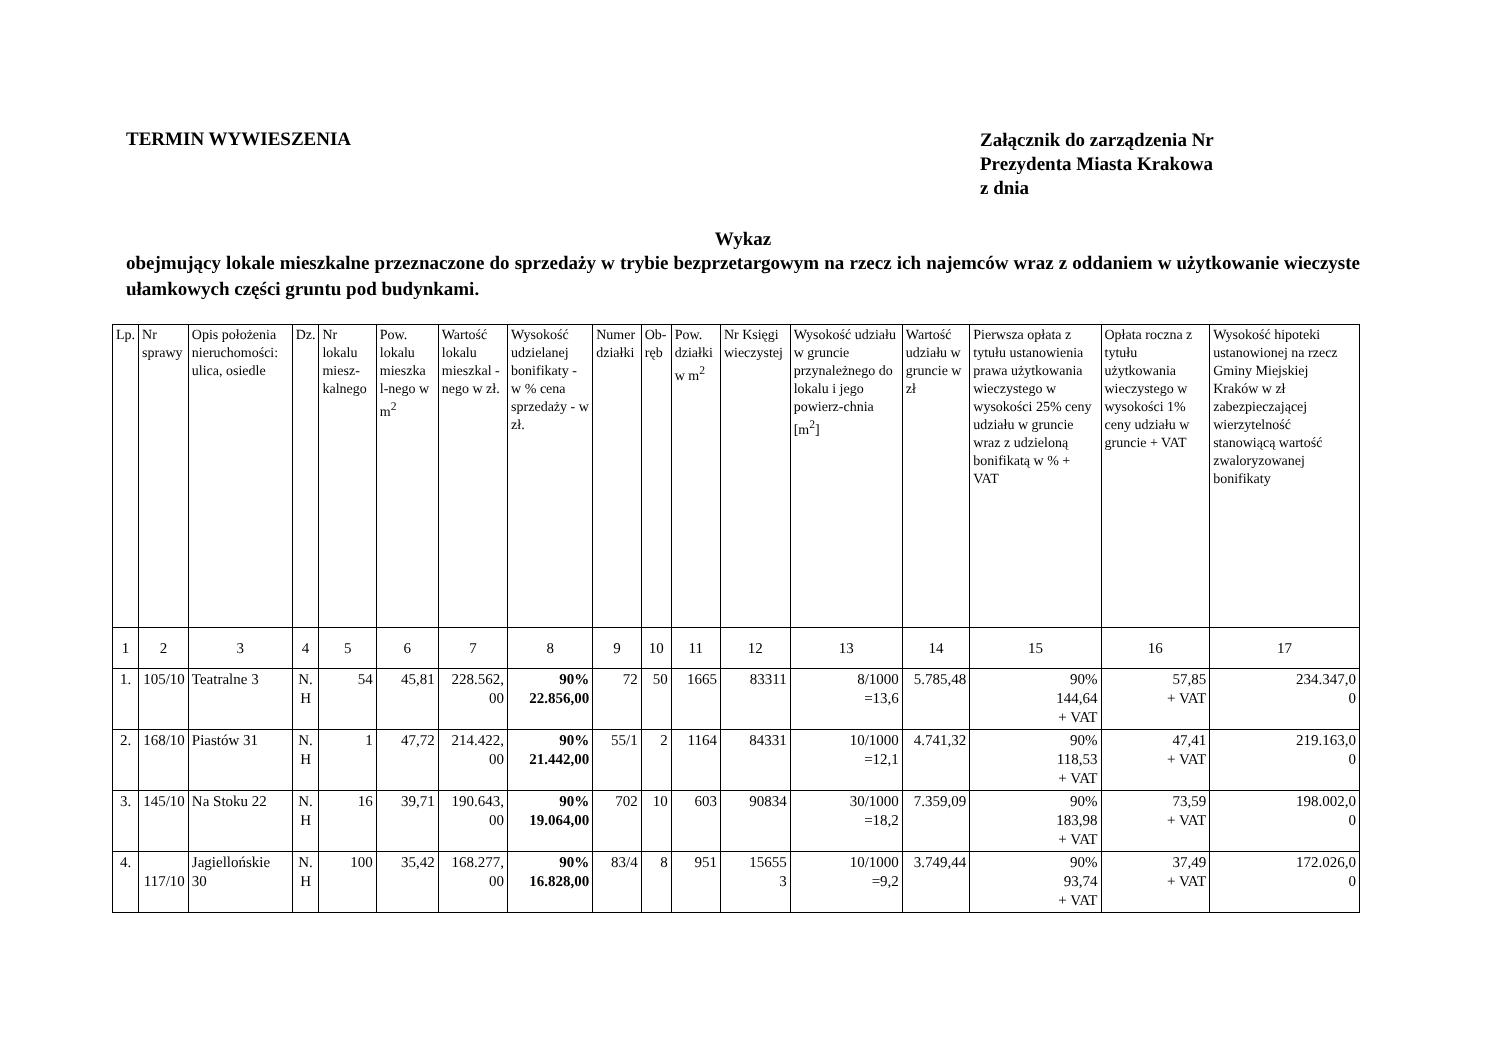TERMIN WYWIESZENIA
Załącznik do zarządzenia Nr
Prezydenta Miasta Krakowa
z dnia
Wykaz
obejmujący lokale mieszkalne przeznaczone do sprzedaży w trybie bezprzetargowym na rzecz ich najemców wraz z oddaniem w użytkowanie wieczyste ułamkowych części gruntu pod budynkami.
| Lp. | Nr sprawy | Opis położenia nieruchomości: ulica, osiedle | Dz. | Nr lokalu miesz-kalnego | Pow. lokalu mieszka l-nego w m<sup>2</sup> | Wartość lokalu mieszkal - nego w zł. | Wysokość udzielanej bonifikaty - w % cena sprzedaży - w zł. | Numer działki | Ob-ręb | Pow. działki w m<sup>2</sup> | Nr Księgi wieczystej | Wysokość udziału w gruncie przynależnego do lokalu i jego powierz-chnia [m<sup>2</sup>] | Wartość udziału w gruncie w zł | Pierwsza opłata z tytułu ustanowienia prawa użytkowania wieczystego w wysokości 25% ceny udziału w gruncie wraz z udzieloną bonifikatą w % + VAT | Opłata roczna z tytułu użytkowania wieczystego w wysokości 1% ceny udziału w gruncie + VAT | Wysokość hipoteki ustanowionej na rzecz Gminy Miejskiej Kraków w zł zabezpieczającej wierzytelność stanowiącą wartość zwaloryzowanej bonifikaty |
| --- | --- | --- | --- | --- | --- | --- | --- | --- | --- | --- | --- | --- | --- | --- | --- | --- |
| 1 | 2 | 3 | 4 | 5 | 6 | 7 | 8 | 9 | 10 | 11 | 12 | 13 | 14 | 15 | 16 | 17 |
| 1. | 105/10 | Teatralne 3 | N. H | 54 | 45,81 | 228.562, 00 | 90% 22.856,00 | 72 | 50 | 1665 | 83311 | 8/1000 =13,6 | 5.785,48 | 90% 144,64 + VAT | 57,85 + VAT | 234.347,0 0 |
| 2. | 168/10 | Piastów 31 | N. H | 1 | 47,72 | 214.422, 00 | 90% 21.442,00 | 55/1 | 2 | 1164 | 84331 | 10/1000 =12,1 | 4.741,32 | 90% 118,53 + VAT | 47,41 + VAT | 219.163,0 0 |
| 3. | 145/10 | Na Stoku 22 | N. H | 16 | 39,71 | 190.643, 00 | 90% 19.064,00 | 702 | 10 | 603 | 90834 | 30/1000 =18,2 | 7.359,09 | 90% 183,98 + VAT | 73,59 + VAT | 198.002,0 0 |
| 4. | 117/10 | Jagiellońskie 30 | N. H | 100 | 35,42 | 168.277, 00 | 90% 16.828,00 | 83/4 | 8 | 951 | 15655 3 | 10/1000 =9,2 | 3.749,44 | 90% 93,74 + VAT | 37,49 + VAT | 172.026,0 0 |